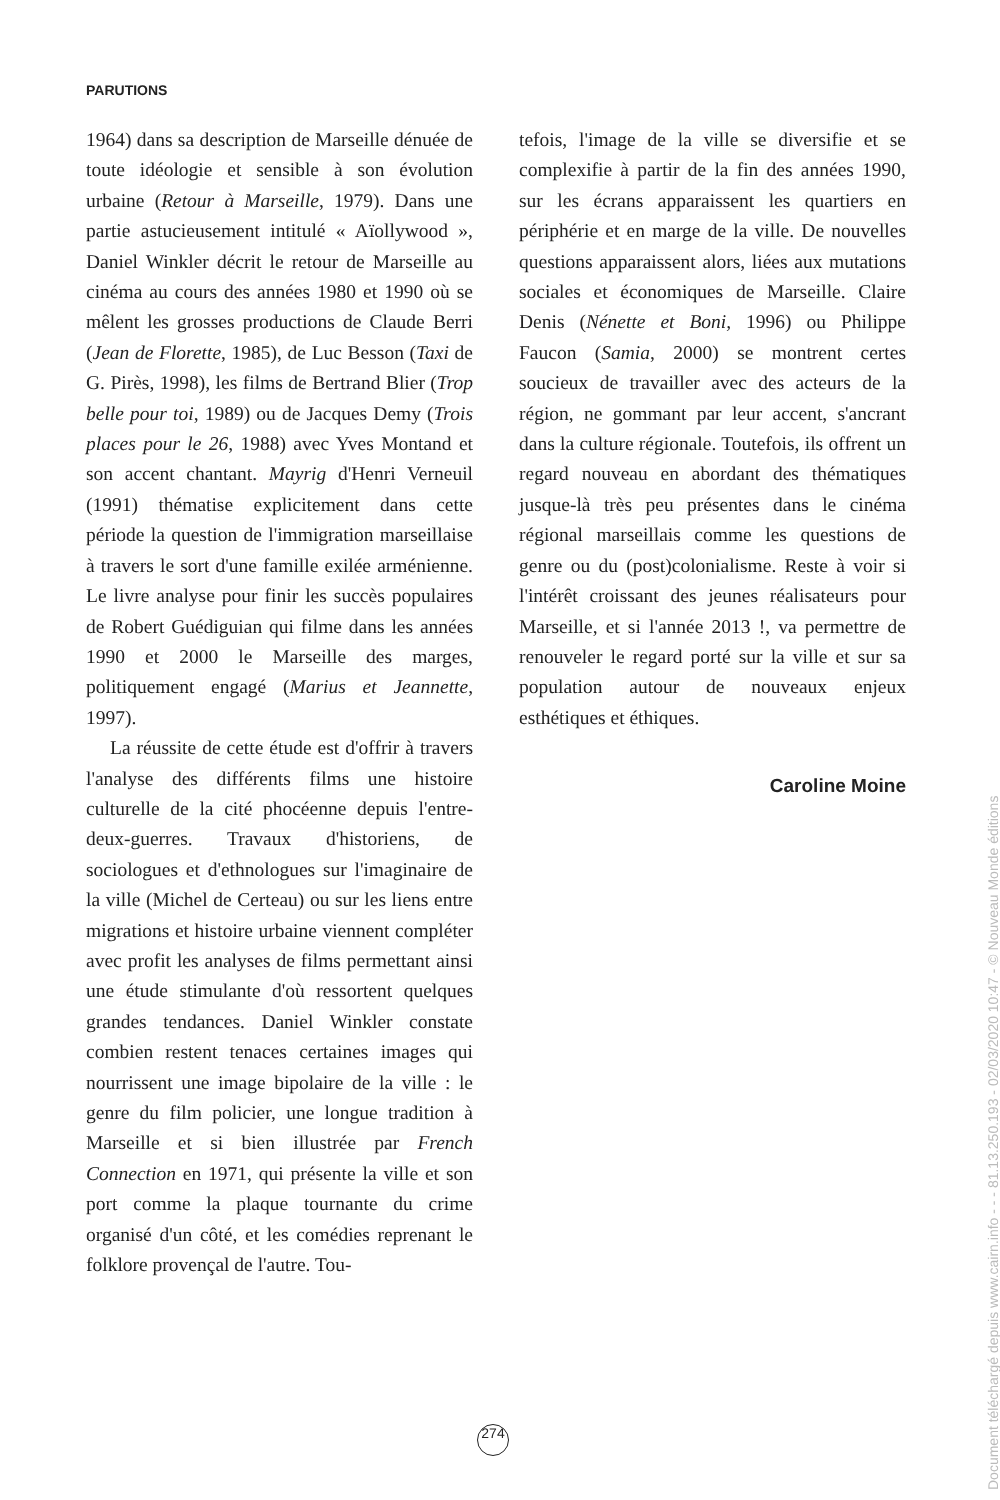PARUTIONS
1964) dans sa description de Marseille dénuée de toute idéologie et sensible à son évolution urbaine (Retour à Marseille, 1979). Dans une partie astucieusement intitulé « Aïollywood », Daniel Winkler décrit le retour de Marseille au cinéma au cours des années 1980 et 1990 où se mêlent les grosses productions de Claude Berri (Jean de Florette, 1985), de Luc Besson (Taxi de G. Pirès, 1998), les films de Bertrand Blier (Trop belle pour toi, 1989) ou de Jacques Demy (Trois places pour le 26, 1988) avec Yves Montand et son accent chantant. Mayrig d'Henri Verneuil (1991) thématise explicitement dans cette période la question de l'immigration marseillaise à travers le sort d'une famille exilée arménienne. Le livre analyse pour finir les succès populaires de Robert Guédiguian qui filme dans les années 1990 et 2000 le Marseille des marges, politiquement engagé (Marius et Jeannette, 1997).
La réussite de cette étude est d'offrir à travers l'analyse des différents films une histoire culturelle de la cité phocéenne depuis l'entre-deux-guerres. Travaux d'historiens, de sociologues et d'ethnologues sur l'imaginaire de la ville (Michel de Certeau) ou sur les liens entre migrations et histoire urbaine viennent compléter avec profit les analyses de films permettant ainsi une étude stimulante d'où ressortent quelques grandes tendances. Daniel Winkler constate combien restent tenaces certaines images qui nourrissent une image bipolaire de la ville : le genre du film policier, une longue tradition à Marseille et si bien illustrée par French Connection en 1971, qui présente la ville et son port comme la plaque tournante du crime organisé d'un côté, et les comédies reprenant le folklore provençal de l'autre. Tou-
tefois, l'image de la ville se diversifie et se complexifie à partir de la fin des années 1990, sur les écrans apparaissent les quartiers en périphérie et en marge de la ville. De nouvelles questions apparaissent alors, liées aux mutations sociales et économiques de Marseille. Claire Denis (Nénette et Boni, 1996) ou Philippe Faucon (Samia, 2000) se montrent certes soucieux de travailler avec des acteurs de la région, ne gommant par leur accent, s'ancrant dans la culture régionale. Toutefois, ils offrent un regard nouveau en abordant des thématiques jusque-là très peu présentes dans le cinéma régional marseillais comme les questions de genre ou du (post)colonialisme. Reste à voir si l'intérêt croissant des jeunes réalisateurs pour Marseille, et si l'année 2013 !, va permettre de renouveler le regard porté sur la ville et sur sa population autour de nouveaux enjeux esthétiques et éthiques.
Caroline Moine
274
Document téléchargé depuis www.cairn.info - - - 81.13.250.193 - 02/03/2020 10:47 - © Nouveau Monde éditions